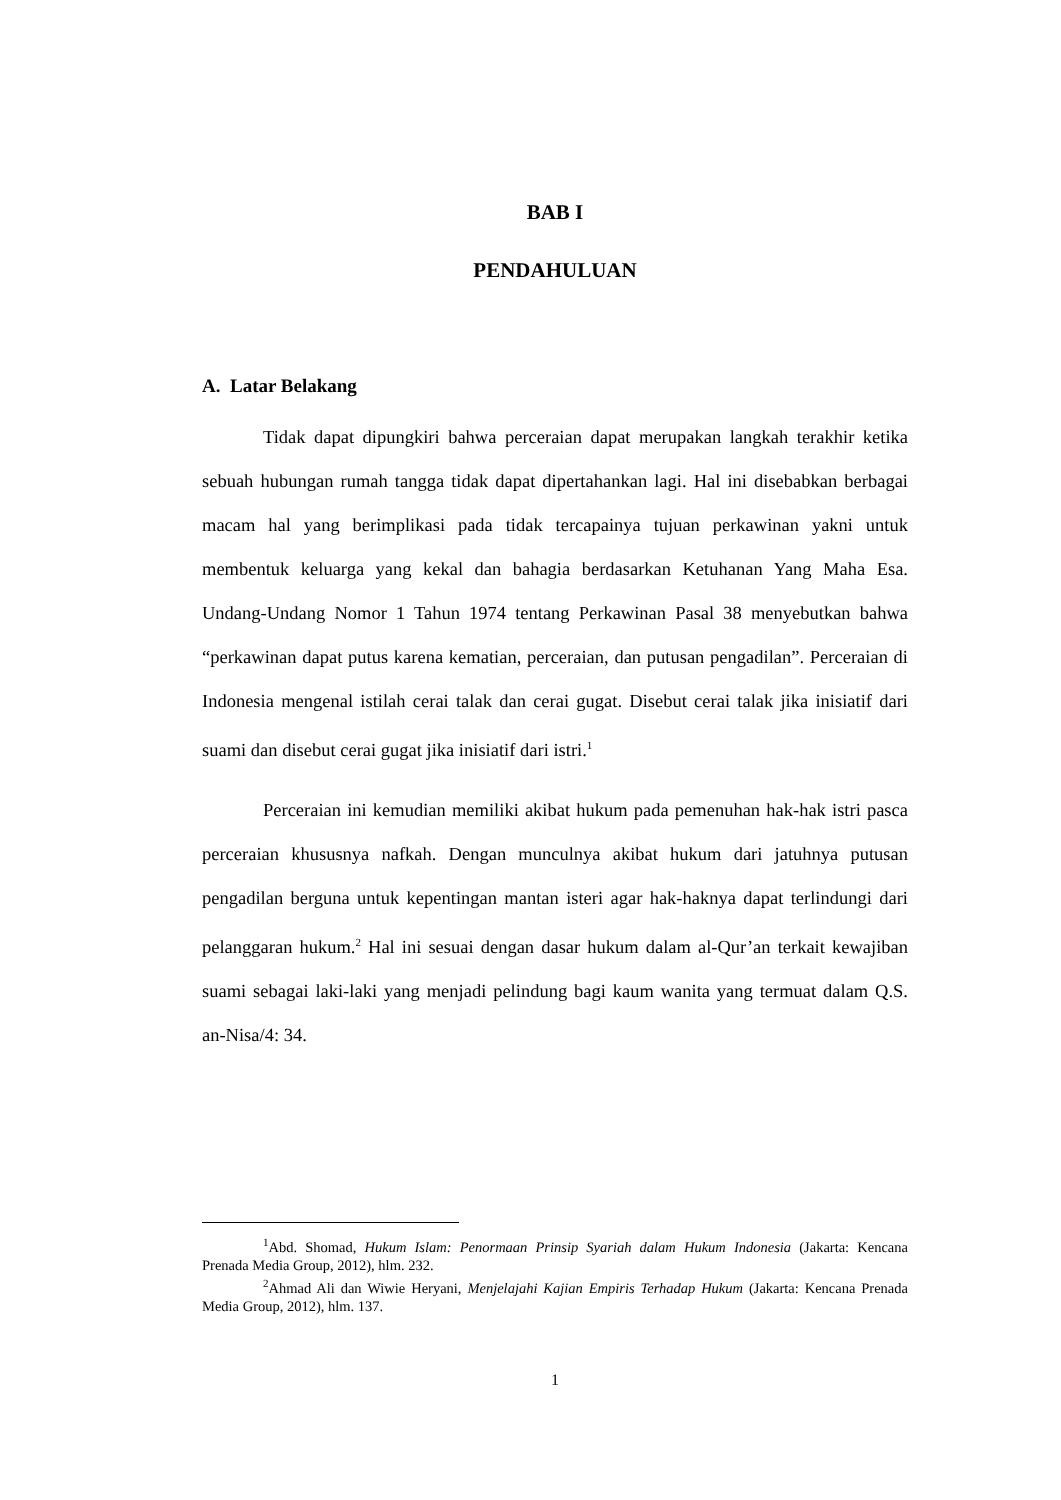BAB I
PENDAHULUAN
A. Latar Belakang
Tidak dapat dipungkiri bahwa perceraian dapat merupakan langkah terakhir ketika sebuah hubungan rumah tangga tidak dapat dipertahankan lagi. Hal ini disebabkan berbagai macam hal yang berimplikasi pada tidak tercapainya tujuan perkawinan yakni untuk membentuk keluarga yang kekal dan bahagia berdasarkan Ketuhanan Yang Maha Esa. Undang-Undang Nomor 1 Tahun 1974 tentang Perkawinan Pasal 38 menyebutkan bahwa “perkawinan dapat putus karena kematian, perceraian, dan putusan pengadilan”. Perceraian di Indonesia mengenal istilah cerai talak dan cerai gugat. Disebut cerai talak jika inisiatif dari suami dan disebut cerai gugat jika inisiatif dari istri.<sup>1</sup>
Perceraian ini kemudian memiliki akibat hukum pada pemenuhan hak-hak istri pasca perceraian khususnya nafkah. Dengan munculnya akibat hukum dari jatuhnya putusan pengadilan berguna untuk kepentingan mantan isteri agar hak-haknya dapat terlindungi dari pelanggaran hukum.<sup>2</sup> Hal ini sesuai dengan dasar hukum dalam al-Qur’an terkait kewajiban suami sebagai laki-laki yang menjadi pelindung bagi kaum wanita yang termuat dalam Q.S. an-Nisa/4: 34.
<sup>1</sup> Abd. Shomad, Hukum Islam: Penormaan Prinsip Syariah dalam Hukum Indonesia (Jakarta: Kencana Prenada Media Group, 2012), hlm. 232.
<sup>2</sup> Ahmad Ali dan Wiwie Heryani, Menjelajahi Kajian Empiris Terhadap Hukum (Jakarta: Kencana Prenada Media Group, 2012), hlm. 137.
1